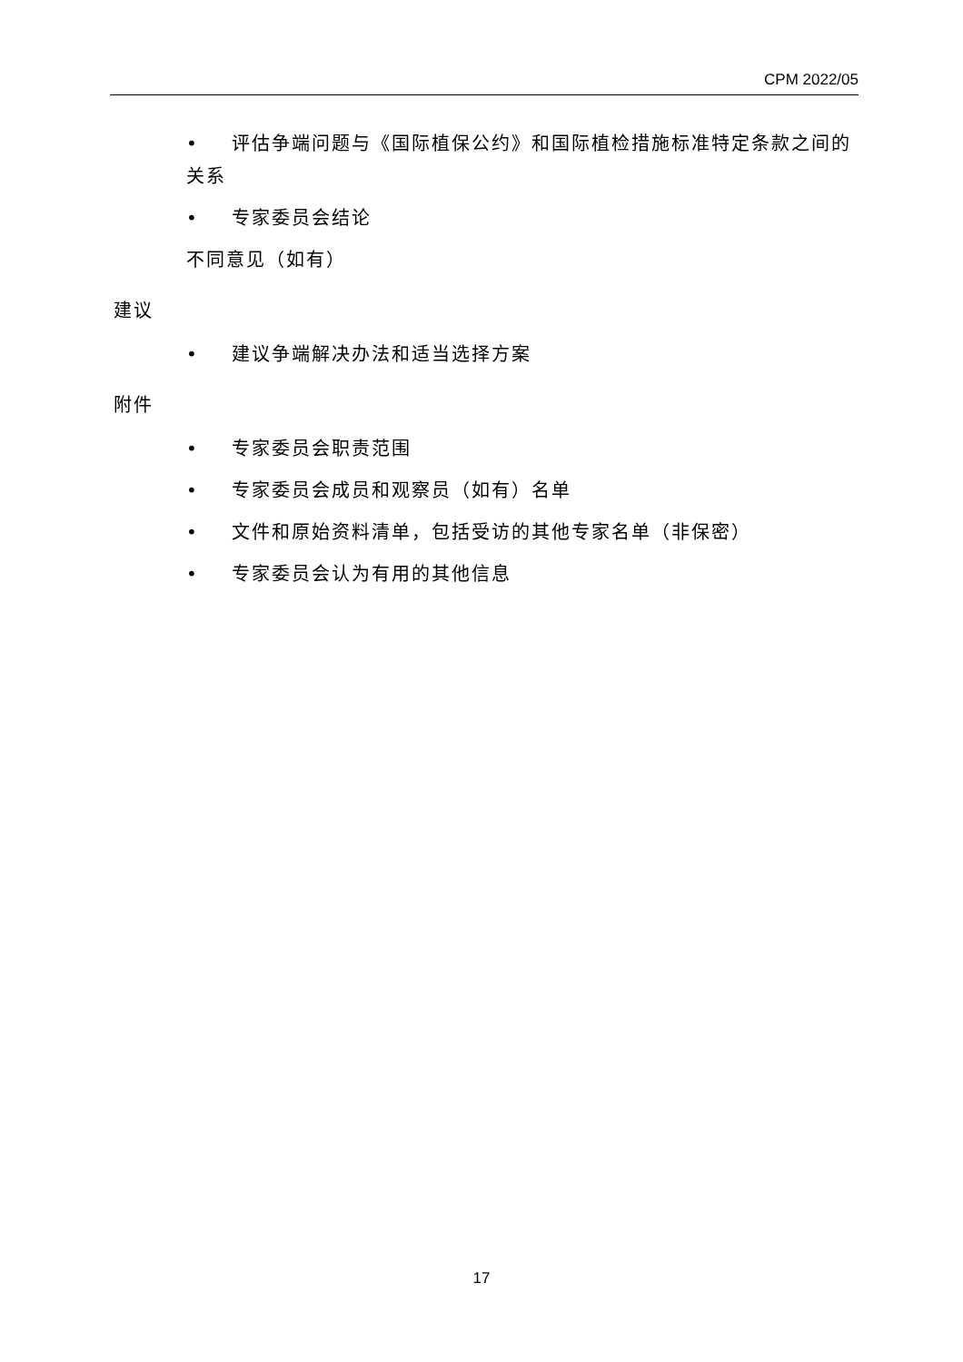CPM 2022/05
• 评估争端问题与《国际植保公约》和国际植检措施标准特定条款之间的关系
• 专家委员会结论
不同意见（如有）
建议
• 建议争端解决办法和适当选择方案
附件
• 专家委员会职责范围
• 专家委员会成员和观察员（如有）名单
• 文件和原始资料清单，包括受访的其他专家名单（非保密）
• 专家委员会认为有用的其他信息
17